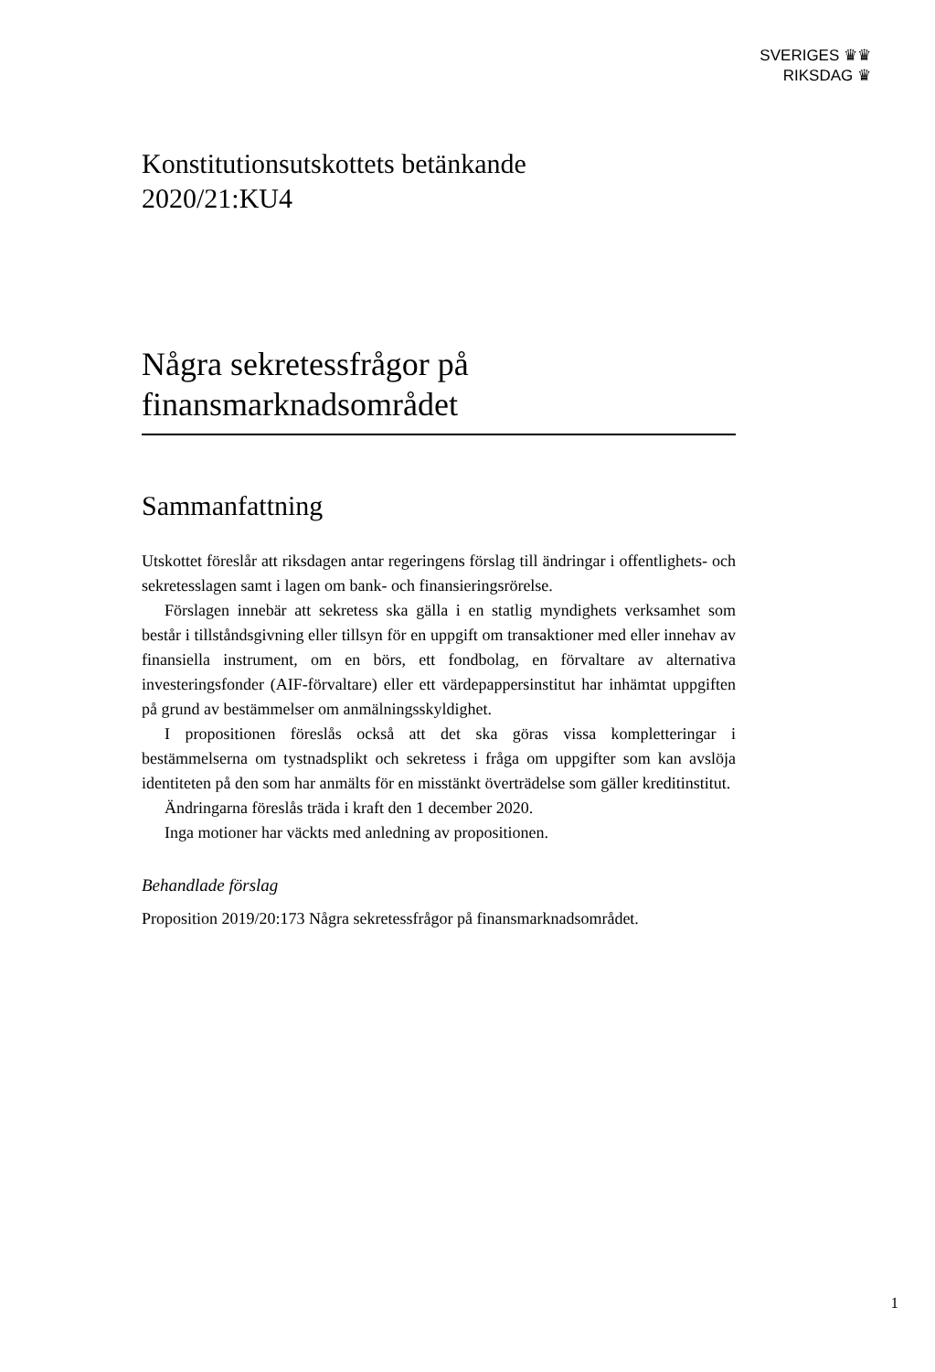SVERIGES ♛♛
RIKSDAG ♛
Konstitutionsutskottets betänkande
2020/21:KU4
Några sekretessfrågor på
finansmarknadsområdet
Sammanfattning
Utskottet föreslår att riksdagen antar regeringens förslag till ändringar i offentlighets- och sekretesslagen samt i lagen om bank- och finansierings­rörelse.
Förslagen innebär att sekretess ska gälla i en statlig myndighets verksamhet som består i tillståndsgivning eller tillsyn för en uppgift om transaktioner med eller innehav av finansiella instrument, om en börs, ett fondbolag, en förvaltare av alternativa investeringsfonder (AIF-förvaltare) eller ett värdepappers­institut har inhämtat uppgiften på grund av bestämmelser om anmälningsskyldighet.
I propositionen föreslås också att det ska göras vissa kompletteringar i bestämmelserna om tystnadsplikt och sekretess i fråga om uppgifter som kan avslöja identiteten på den som har anmälts för en misstänkt överträdelse som gäller kreditinstitut.
Ändringarna föreslås träda i kraft den 1 december 2020.
Inga motioner har väckts med anledning av propositionen.
Behandlade förslag
Proposition 2019/20:173 Några sekretessfrågor på finansmarknadsområdet.
1